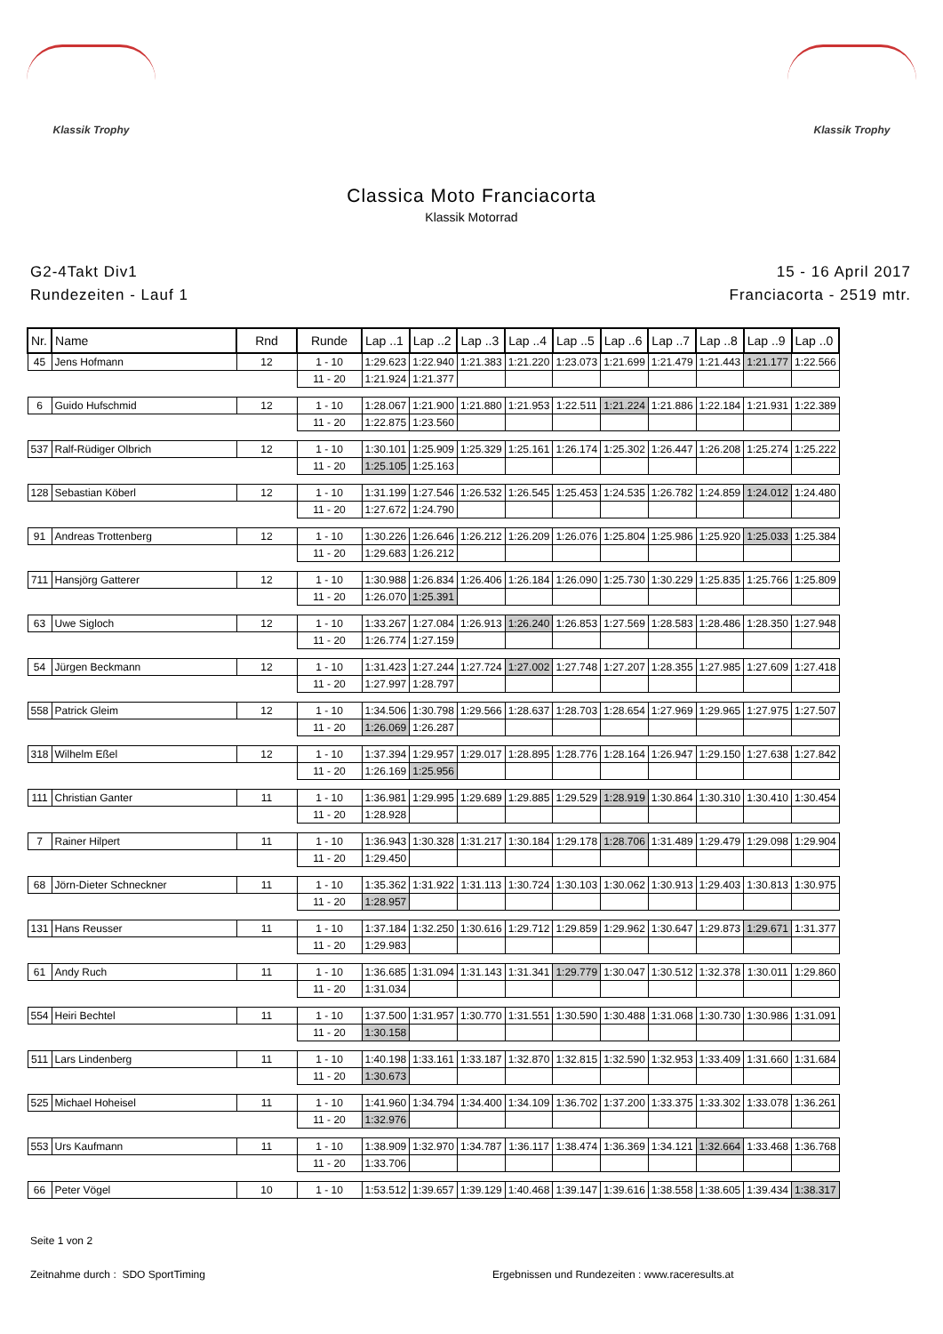Klassik Trophy Klassik Trophy
Classica Moto Franciacorta
Klassik Motorrad
G2-4Takt Div1
Rundezeiten - Lauf 1
15 - 16 April 2017
Franciacorta - 2519 mtr.
| Nr. | Name | Rnd | Runde | Lap ..1 | Lap ..2 | Lap ..3 | Lap ..4 | Lap ..5 | Lap ..6 | Lap ..7 | Lap ..8 | Lap ..9 | Lap ..0 |
| --- | --- | --- | --- | --- | --- | --- | --- | --- | --- | --- | --- | --- | --- |
| 45 | Jens Hofmann | 12 | 1 - 10 | 1:29.623 | 1:22.940 | 1:21.383 | 1:21.220 | 1:23.073 | 1:21.699 | 1:21.479 | 1:21.443 | 1:21.177 | 1:22.566 |
| | | | 11 - 20 | 1:21.924 | 1:21.377 | | | | | | | | |
| 6 | Guido Hufschmid | 12 | 1 - 10 | 1:28.067 | 1:21.900 | 1:21.880 | 1:21.953 | 1:22.511 | 1:21.224 | 1:21.886 | 1:22.184 | 1:21.931 | 1:22.389 |
| | | | 11 - 20 | 1:22.875 | 1:23.560 | | | | | | | | |
| 537 | Ralf-Rüdiger Olbrich | 12 | 1 - 10 | 1:30.101 | 1:25.909 | 1:25.329 | 1:25.161 | 1:26.174 | 1:25.302 | 1:26.447 | 1:26.208 | 1:25.274 | 1:25.222 |
| | | | 11 - 20 | 1:25.105 | 1:25.163 | | | | | | | | |
| 128 | Sebastian Köberl | 12 | 1 - 10 | 1:31.199 | 1:27.546 | 1:26.532 | 1:26.545 | 1:25.453 | 1:24.535 | 1:26.782 | 1:24.859 | 1:24.012 | 1:24.480 |
| | | | 11 - 20 | 1:27.672 | 1:24.790 | | | | | | | | |
| 91 | Andreas Trottenberg | 12 | 1 - 10 | 1:30.226 | 1:26.646 | 1:26.212 | 1:26.209 | 1:26.076 | 1:25.804 | 1:25.986 | 1:25.920 | 1:25.033 | 1:25.384 |
| | | | 11 - 20 | 1:29.683 | 1:26.212 | | | | | | | | |
| 711 | Hansjörg Gatterer | 12 | 1 - 10 | 1:30.988 | 1:26.834 | 1:26.406 | 1:26.184 | 1:26.090 | 1:25.730 | 1:30.229 | 1:25.835 | 1:25.766 | 1:25.809 |
| | | | 11 - 20 | 1:26.070 | 1:25.391 | | | | | | | | |
| 63 | Uwe Sigloch | 12 | 1 - 10 | 1:33.267 | 1:27.084 | 1:26.913 | 1:26.240 | 1:26.853 | 1:27.569 | 1:28.583 | 1:28.486 | 1:28.350 | 1:27.948 |
| | | | 11 - 20 | 1:26.774 | 1:27.159 | | | | | | | | |
| 54 | Jürgen Beckmann | 12 | 1 - 10 | 1:31.423 | 1:27.244 | 1:27.724 | 1:27.002 | 1:27.748 | 1:27.207 | 1:28.355 | 1:27.985 | 1:27.609 | 1:27.418 |
| | | | 11 - 20 | 1:27.997 | 1:28.797 | | | | | | | | |
| 558 | Patrick Gleim | 12 | 1 - 10 | 1:34.506 | 1:30.798 | 1:29.566 | 1:28.637 | 1:28.703 | 1:28.654 | 1:27.969 | 1:29.965 | 1:27.975 | 1:27.507 |
| | | | 11 - 20 | 1:26.069 | 1:26.287 | | | | | | | | |
| 318 | Wilhelm Eßel | 12 | 1 - 10 | 1:37.394 | 1:29.957 | 1:29.017 | 1:28.895 | 1:28.776 | 1:28.164 | 1:26.947 | 1:29.150 | 1:27.638 | 1:27.842 |
| | | | 11 - 20 | 1:26.169 | 1:25.956 | | | | | | | | |
| 111 | Christian Ganter | 11 | 1 - 10 | 1:36.981 | 1:29.995 | 1:29.689 | 1:29.885 | 1:29.529 | 1:28.919 | 1:30.864 | 1:30.310 | 1:30.410 | 1:30.454 |
| | | | 11 - 20 | 1:28.928 | | | | | | | | | |
| 7 | Rainer Hilpert | 11 | 1 - 10 | 1:36.943 | 1:30.328 | 1:31.217 | 1:30.184 | 1:29.178 | 1:28.706 | 1:31.489 | 1:29.479 | 1:29.098 | 1:29.904 |
| | | | 11 - 20 | 1:29.450 | | | | | | | | | |
| 68 | Jörn-Dieter Schneckner | 11 | 1 - 10 | 1:35.362 | 1:31.922 | 1:31.113 | 1:30.724 | 1:30.103 | 1:30.062 | 1:30.913 | 1:29.403 | 1:30.813 | 1:30.975 |
| | | | 11 - 20 | 1:28.957 | | | | | | | | | |
| 131 | Hans Reusser | 11 | 1 - 10 | 1:37.184 | 1:32.250 | 1:30.616 | 1:29.712 | 1:29.859 | 1:29.962 | 1:30.647 | 1:29.873 | 1:29.671 | 1:31.377 |
| | | | 11 - 20 | 1:29.983 | | | | | | | | | |
| 61 | Andy Ruch | 11 | 1 - 10 | 1:36.685 | 1:31.094 | 1:31.143 | 1:31.341 | 1:29.779 | 1:30.047 | 1:30.512 | 1:32.378 | 1:30.011 | 1:29.860 |
| | | | 11 - 20 | 1:31.034 | | | | | | | | | |
| 554 | Heiri Bechtel | 11 | 1 - 10 | 1:37.500 | 1:31.957 | 1:30.770 | 1:31.551 | 1:30.590 | 1:30.488 | 1:31.068 | 1:30.730 | 1:30.986 | 1:31.091 |
| | | | 11 - 20 | 1:30.158 | | | | | | | | | |
| 511 | Lars Lindenberg | 11 | 1 - 10 | 1:40.198 | 1:33.161 | 1:33.187 | 1:32.870 | 1:32.815 | 1:32.590 | 1:32.953 | 1:33.409 | 1:31.660 | 1:31.684 |
| | | | 11 - 20 | 1:30.673 | | | | | | | | | |
| 525 | Michael Hoheisel | 11 | 1 - 10 | 1:41.960 | 1:34.794 | 1:34.400 | 1:34.109 | 1:36.702 | 1:37.200 | 1:33.375 | 1:33.302 | 1:33.078 | 1:36.261 |
| | | | 11 - 20 | 1:32.976 | | | | | | | | | |
| 553 | Urs Kaufmann | 11 | 1 - 10 | 1:38.909 | 1:32.970 | 1:34.787 | 1:36.117 | 1:38.474 | 1:36.369 | 1:34.121 | 1:32.664 | 1:33.468 | 1:36.768 |
| | | | 11 - 20 | 1:33.706 | | | | | | | | | |
| 66 | Peter Vögel | 10 | 1 - 10 | 1:53.512 | 1:39.657 | 1:39.129 | 1:40.468 | 1:39.147 | 1:39.616 | 1:38.558 | 1:38.605 | 1:39.434 | 1:38.317 |
Seite 1 von 2
Zeitnahme durch : SDO SportTiming Ergebnissen und Rundezeiten : www.raceresults.at